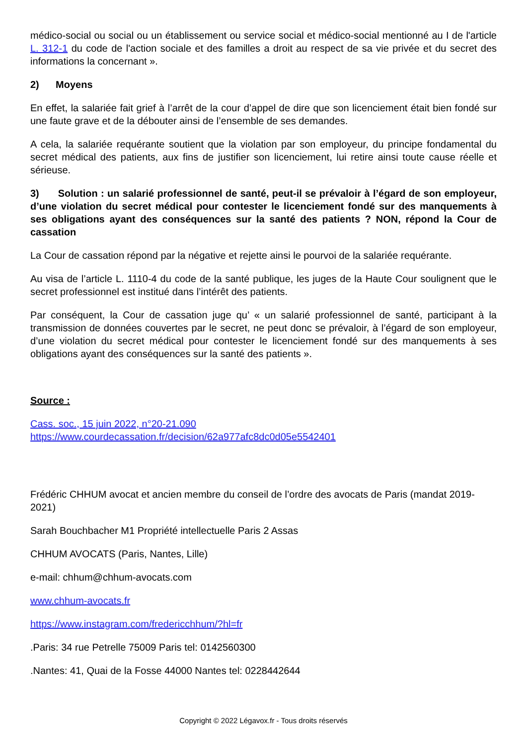médico-social ou social ou un établissement ou service social et médico-social mentionné au I de l'article L. 312-1 du code de l'action sociale et des familles a droit au respect de sa vie privée et du secret des informations la concernant ».
2) Moyens
En effet, la salariée fait grief à l’arrêt de la cour d’appel de dire que son licenciement était bien fondé sur une faute grave et de la débouter ainsi de l’ensemble de ses demandes.
A cela, la salariée requérante soutient que la violation par son employeur, du principe fondamental du secret médical des patients, aux fins de justifier son licenciement, lui retire ainsi toute cause réelle et sérieuse.
3) Solution : un salarié professionnel de santé, peut-il se prévaloir à l’égard de son employeur, d’une violation du secret médical pour contester le licenciement fondé sur des manquements à ses obligations ayant des conséquences sur la santé des patients ? NON, répond la Cour de cassation
La Cour de cassation répond par la négative et rejette ainsi le pourvoi de la salariée requérante.
Au visa de l’article L. 1110-4 du code de la santé publique, les juges de la Haute Cour soulignent que le secret professionnel est institué dans l’intérêt des patients.
Par conséquent, la Cour de cassation juge qu’ « un salarié professionnel de santé, participant à la transmission de données couvertes par le secret, ne peut donc se prévaloir, à l’égard de son employeur, d’une violation du secret médical pour contester le licenciement fondé sur des manquements à ses obligations ayant des conséquences sur la santé des patients ».
Source :
Cass. soc., 15 juin 2022, n°20-21.090
https://www.courdecassation.fr/decision/62a977afc8dc0d05e5542401
Frédéric CHHUM avocat et ancien membre du conseil de l’ordre des avocats de Paris (mandat 2019-2021)
Sarah Bouchbacher M1 Propriété intellectuelle Paris 2 Assas
CHHUM AVOCATS (Paris, Nantes, Lille)
e-mail: chhum@chhum-avocats.com
www.chhum-avocats.fr
https://www.instagram.com/fredericchhum/?hl=fr
.Paris: 34 rue Petrelle 75009 Paris tel: 0142560300
.Nantes: 41, Quai de la Fosse 44000 Nantes tel: 0228442644
Copyright © 2022 Légavox.fr - Tous droits réservés